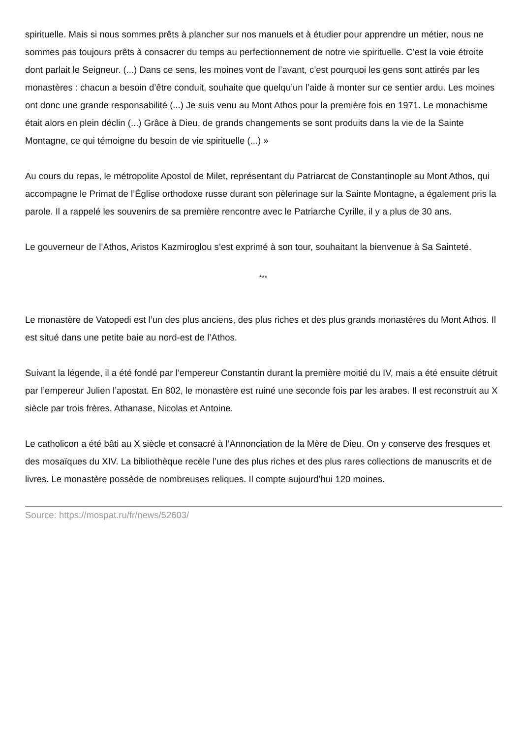spirituelle. Mais si nous sommes prêts à plancher sur nos manuels et à étudier pour apprendre un métier, nous ne sommes pas toujours prêts à consacrer du temps au perfectionnement de notre vie spirituelle. C’est la voie étroite dont parlait le Seigneur. (...) Dans ce sens, les moines vont de l’avant, c’est pourquoi les gens sont attirés par les monastères : chacun a besoin d’être conduit, souhaite que quelqu’un l’aide à monter sur ce sentier ardu. Les moines ont donc une grande responsabilité (...) Je suis venu au Mont Athos pour la première fois en 1971. Le monachisme était alors en plein déclin (...) Grâce à Dieu, de grands changements se sont produits dans la vie de la Sainte Montagne, ce qui témoigne du besoin de vie spirituelle (...) »
Au cours du repas, le métropolite Apostol de Milet, représentant du Patriarcat de Constantinople au Mont Athos, qui accompagne le Primat de l’Église orthodoxe russe durant son pèlerinage sur la Sainte Montagne, a également pris la parole. Il a rappelé les souvenirs de sa première rencontre avec le Patriarche Cyrille, il y a plus de 30 ans.
Le gouverneur de l’Athos, Aristos Kazmiroglou s’est exprimé à son tour, souhaitant la bienvenue à Sa Sainteté.
***
Le monastère de Vatopedi est l’un des plus anciens, des plus riches et des plus grands monastères du Mont Athos. Il est situé dans une petite baie au nord-est de l’Athos.
Suivant la légende, il a été fondé par l’empereur Constantin durant la première moitié du IV, mais a été ensuite détruit par l’empereur Julien l’apostat. En 802, le monastère est ruiné une seconde fois par les arabes. Il est reconstruit au X siècle par trois frères, Athanase, Nicolas et Antoine.
Le catholicon a été bâti au X siècle et consacré à l’Annonciation de la Mère de Dieu. On y conserve des fresques et des mosaïques du XIV. La bibliothèque recèle l’une des plus riches et des plus rares collections de manuscrits et de livres. Le monastère possède de nombreuses reliques. Il compte aujourd’hui 120 moines.
Source: https://mospat.ru/fr/news/52603/